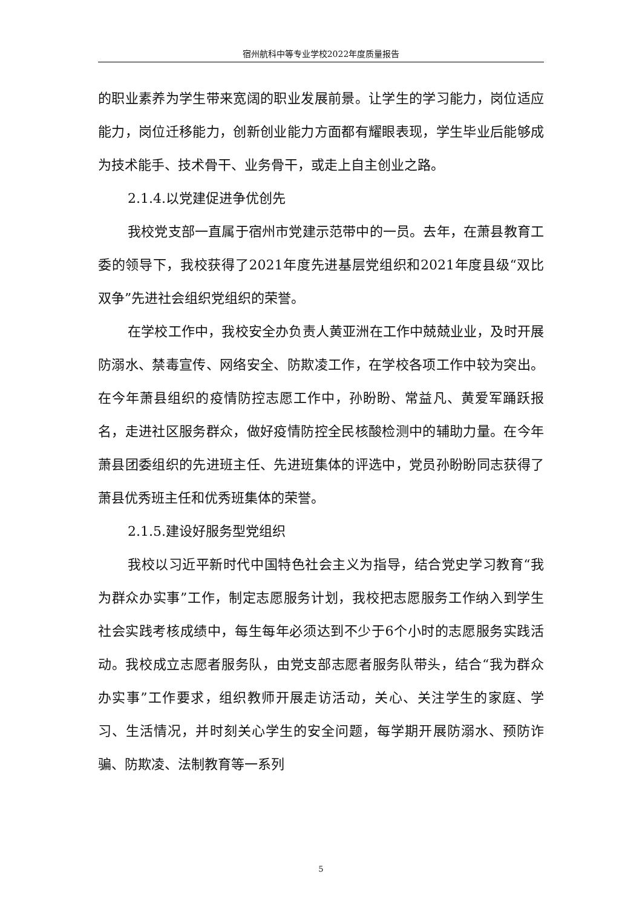宿州航科中等专业学校2022年度质量报告
的职业素养为学生带来宽阔的职业发展前景。让学生的学习能力，岗位适应能力，岗位迁移能力，创新创业能力方面都有耀眼表现，学生毕业后能够成为技术能手、技术骨干、业务骨干，或走上自主创业之路。
2.1.4.以党建促进争优创先
我校党支部一直属于宿州市党建示范带中的一员。去年，在萧县教育工委的领导下，我校获得了2021年度先进基层党组织和2021年度县级“双比双争”先进社会组织党组织的荣誉。
在学校工作中，我校安全办负责人黄亚洲在工作中兢兢业业，及时开展防溺水、禁毒宣传、网络安全、防欺凌工作，在学校各项工作中较为突出。在今年萧县组织的疫情防控志愿工作中，孙盼盼、常益凡、黄爱军踊跃报名，走进社区服务群众，做好疫情防控全民核酸检测中的辅助力量。在今年萧县团委组织的先进班主任、先进班集体的评选中，党员孙盼盼同志获得了萧县优秀班主任和优秀班集体的荣誉。
2.1.5.建设好服务型党组织
我校以习近平新时代中国特色社会主义为指导，结合党史学习教育“我为群众办实事”工作，制定志愿服务计划，我校把志愿服务工作纳入到学生社会实践考核成绩中，每生每年必须达到不少于6个小时的志愿服务实践活动。我校成立志愿者服务队，由党支部志愿者服务队带头，结合“我为群众办实事”工作要求，组织教师开展走访活动，关心、关注学生的家庭、学习、生活情况，并时刻关心学生的安全问题，每学期开展防溺水、预防诈骗、防欺凌、法制教育等一系列
5